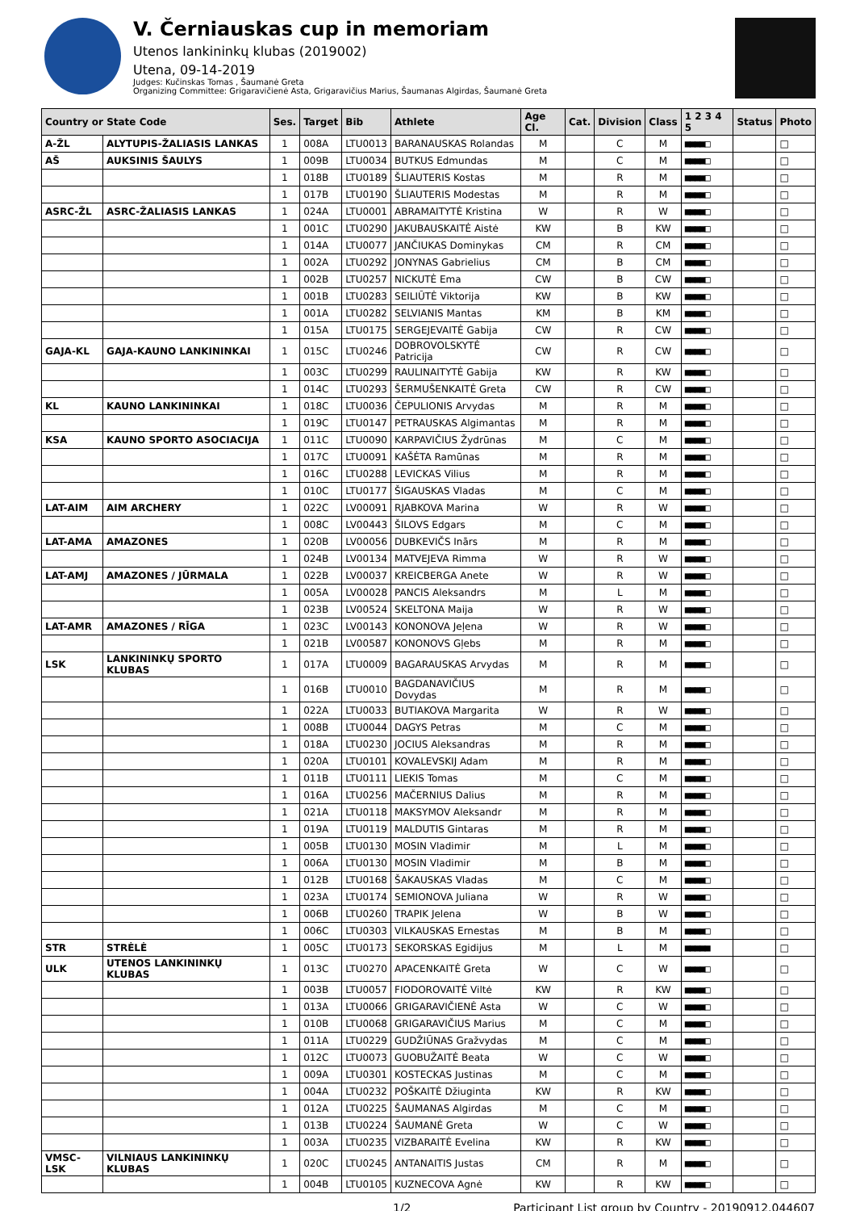V. Černiauskas cup in memoriam
Utenos lankininkų klubas (2019002)
Utena, 09-14-2019
Judges: Kučinskas Tomas , Šaumanė Greta
Organizing Committee: Grigaravičienė Asta, Grigaravičius Marius, Šaumanas Algirdas, Šaumanė Greta
| Country or State Code | | Ses. | Target | Bib | Athlete | Age Cl. | Cat. | Division | Class | 1 2 3 4 5 | Status | Photo |
| --- | --- | --- | --- | --- | --- | --- | --- | --- | --- | --- | --- | --- |
| A-ŽL | ALYTUPIS-ŽALIASIS LANKAS | 1 | 008A | LTU0013 | BARANAUSKAS Rolandas | M | | C | M | ■■■■□ | | □ |
| AŠ | AUKSINIS ŠAULYS | 1 | 009B | LTU0034 | BUTKUS Edmundas | M | | C | M | ■■■■□ | | □ |
| | | 1 | 018B | LTU0189 | ŠLIAUTERIS Kostas | M | | R | M | ■■■■□ | | □ |
| | | 1 | 017B | LTU0190 | ŠLIAUTERIS Modestas | M | | R | M | ■■■■□ | | □ |
| ASRC-ŽL | ASRC-ŽALIASIS LANKAS | 1 | 024A | LTU0001 | ABRAMAITYTĖ Kristina | W | | R | W | ■■■■□ | | □ |
| | | 1 | 001C | LTU0290 | JAKUBAUSKAITĖ Aistė | KW | | B | KW | ■■■■□ | | □ |
| | | 1 | 014A | LTU0077 | JANČIUKAS Dominykas | CM | | R | CM | ■■■■□ | | □ |
| | | 1 | 002A | LTU0292 | JONYNAS Gabrielius | CM | | B | CM | ■■■■□ | | □ |
| | | 1 | 002B | LTU0257 | NICKUTĖ Ema | CW | | B | CW | ■■■■□ | | □ |
| | | 1 | 001B | LTU0283 | SEILIŪTĖ Viktorija | KW | | B | KW | ■■■■□ | | □ |
| | | 1 | 001A | LTU0282 | SELVIANIS Mantas | KM | | B | KM | ■■■■□ | | □ |
| | | 1 | 015A | LTU0175 | SERGEJEVAITĖ Gabija | CW | | R | CW | ■■■■□ | | □ |
| GAJA-KL | GAJA-KAUNO LANKININKAI | 1 | 015C | LTU0246 | DOBROVOLSKYTĖ Patricija | CW | | R | CW | ■■■■□ | | □ |
| | | 1 | 003C | LTU0299 | RAULINAITYTĖ Gabija | KW | | R | KW | ■■■■□ | | □ |
| | | 1 | 014C | LTU0293 | ŠERMUŠENKAITĖ Greta | CW | | R | CW | ■■■■□ | | □ |
| KL | KAUNO LANKININKAI | 1 | 018C | LTU0036 | ČEPULIONIS Arvydas | M | | R | M | ■■■■□ | | □ |
| | | 1 | 019C | LTU0147 | PETRAUSKAS Algimantas | M | | R | M | ■■■■□ | | □ |
| KSA | KAUNO SPORTO ASOCIACIJA | 1 | 011C | LTU0090 | KARPAVIČIUS Žydrūnas | M | | C | M | ■■■■□ | | □ |
| | | 1 | 017C | LTU0091 | KAŠĖTA Ramūnas | M | | R | M | ■■■■□ | | □ |
| | | 1 | 016C | LTU0288 | LEVICKAS Vilius | M | | R | M | ■■■■□ | | □ |
| | | 1 | 010C | LTU0177 | ŠIGAUSKAS Vladas | M | | C | M | ■■■■□ | | □ |
| LAT-AIM | AIM ARCHERY | 1 | 022C | LV00091 | RJABKOVA Marina | W | | R | W | ■■■■□ | | □ |
| | | 1 | 008C | LV00443 | ŠILOVS Edgars | M | | C | M | ■■■■□ | | □ |
| LAT-AMA | AMAZONES | 1 | 020B | LV00056 | DUBKEVIČS Inārs | M | | R | M | ■■■■□ | | □ |
| | | 1 | 024B | LV00134 | MATVEJEVA Rimma | W | | R | W | ■■■■□ | | □ |
| LAT-AMJ | AMAZONES / JŪRMALA | 1 | 022B | LV00037 | KREICBERGA Anete | W | | R | W | ■■■■□ | | □ |
| | | 1 | 005A | LV00028 | PANCIS Aleksandrs | M | | L | M | ■■■■□ | | □ |
| | | 1 | 023B | LV00524 | SKELTONA Maija | W | | R | W | ■■■■□ | | □ |
| LAT-AMR | AMAZONES / RĪGA | 1 | 023C | LV00143 | KONONOVA Jeļena | W | | R | W | ■■■■□ | | □ |
| | | 1 | 021B | LV00587 | KONONOVS Gļebs | M | | R | M | ■■■■□ | | □ |
| LSK | LANKININKŲ SPORTO KLUBAS | 1 | 017A | LTU0009 | BAGARAUSKAS Arvydas | M | | R | M | ■■■■□ | | □ |
| | | 1 | 016B | LTU0010 | BAGDANAVIČIUS Dovydas | M | | R | M | ■■■■□ | | □ |
| | | 1 | 022A | LTU0033 | BUTIAKOVA Margarita | W | | R | W | ■■■■□ | | □ |
| | | 1 | 008B | LTU0044 | DAGYS Petras | M | | C | M | ■■■■□ | | □ |
| | | 1 | 018A | LTU0230 | JOCIUS Aleksandras | M | | R | M | ■■■■□ | | □ |
| | | 1 | 020A | LTU0101 | KOVALEVSKIJ Adam | M | | R | M | ■■■■□ | | □ |
| | | 1 | 011B | LTU0111 | LIEKIS Tomas | M | | C | M | ■■■■□ | | □ |
| | | 1 | 016A | LTU0256 | MAČERNIUS Dalius | M | | R | M | ■■■■□ | | □ |
| | | 1 | 021A | LTU0118 | MAKSYMOV Aleksandr | M | | R | M | ■■■■□ | | □ |
| | | 1 | 019A | LTU0119 | MALDUTIS Gintaras | M | | R | M | ■■■■□ | | □ |
| | | 1 | 005B | LTU0130 | MOSIN Vladimir | M | | L | M | ■■■■□ | | □ |
| | | 1 | 006A | LTU0130 | MOSIN Vladimir | M | | B | M | ■■■■□ | | □ |
| | | 1 | 012B | LTU0168 | ŠAKAUSKAS Vladas | M | | C | M | ■■■■□ | | □ |
| | | 1 | 023A | LTU0174 | SEMIONOVA Juliana | W | | R | W | ■■■■□ | | □ |
| | | 1 | 006B | LTU0260 | TRAPIK Jelena | W | | B | W | ■■■■□ | | □ |
| | | 1 | 006C | LTU0303 | VILKAUSKAS Ernestas | M | | B | M | ■■■■□ | | □ |
| STR | STRĖLĖ | 1 | 005C | LTU0173 | SEKORSKAS Egidijus | M | | L | M | ■■■■■ | | □ |
| ULK | UTENOS LANKININKŲ KLUBAS | 1 | 013C | LTU0270 | APACENKAITĖ Greta | W | | C | W | ■■■■□ | | □ |
| | | 1 | 003B | LTU0057 | FIODOROVAITĖ Viltė | KW | | R | KW | ■■■■□ | | □ |
| | | 1 | 013A | LTU0066 | GRIGARAVIČIENĖ Asta | W | | C | W | ■■■■□ | | □ |
| | | 1 | 010B | LTU0068 | GRIGARAVIČIUS Marius | M | | C | M | ■■■■□ | | □ |
| | | 1 | 011A | LTU0229 | GUDŽIŪNAS Gražvydas | M | | C | M | ■■■■□ | | □ |
| | | 1 | 012C | LTU0073 | GUOBUŽAITĖ Beata | W | | C | W | ■■■■□ | | □ |
| | | 1 | 009A | LTU0301 | KOSTECKAS Justinas | M | | C | M | ■■■■□ | | □ |
| | | 1 | 004A | LTU0232 | POŠKAITĖ Džiuginta | KW | | R | KW | ■■■■□ | | □ |
| | | 1 | 012A | LTU0225 | ŠAUMANAS Algirdas | M | | C | M | ■■■■□ | | □ |
| | | 1 | 013B | LTU0224 | ŠAUMANĖ Greta | W | | C | W | ■■■■□ | | □ |
| | | 1 | 003A | LTU0235 | VIZBARAITĖ Evelina | KW | | R | KW | ■■■■□ | | □ |
| VMSC-LSK | VILNIAUS LANKININKŲ KLUBAS | 1 | 020C | LTU0245 | ANTANAITIS Justas | CM | | R | M | ■■■■□ | | □ |
| | | 1 | 004B | LTU0105 | KUZNECOVA Agnė | KW | | R | KW | ■■■■□ | | □ |
1/2 Participant List group by Country - 20190912.044607